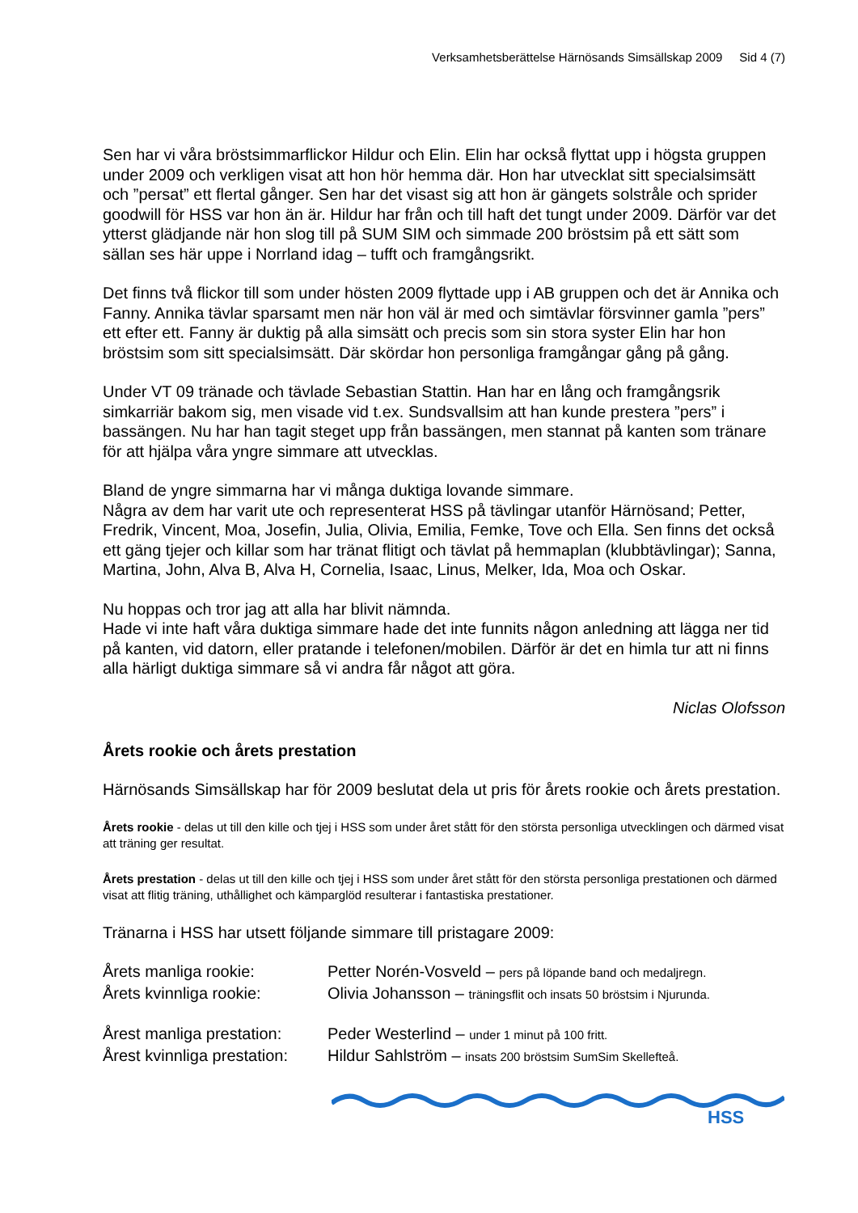Verksamhetsberättelse Härnösands Simsällskap 2009 Sid 4 (7)
Sen har vi våra bröstsimmarflickor Hildur och Elin. Elin har också flyttat upp i högsta gruppen under 2009 och verkligen visat att hon hör hemma där. Hon har utvecklat sitt specialsimsätt och ”persat” ett flertal gånger. Sen har det visast sig att hon är gängets solstråle och sprider goodwill för HSS var hon än är. Hildur har från och till haft det tungt under 2009. Därför var det ytterst glädjande när hon slog till på SUM SIM och simmade 200 bröstsim på ett sätt som sällan ses här uppe i Norrland idag – tufft och framgångsrikt.
Det finns två flickor till som under hösten 2009 flyttade upp i AB gruppen och det är Annika och Fanny. Annika tävlar sparsamt men när hon väl är med och simtävlar försvinner gamla ”pers” ett efter ett. Fanny är duktig på alla simsätt och precis som sin stora syster Elin har hon bröstsim som sitt specialsimsätt. Där skördar hon personliga framgångar gång på gång.
Under VT 09 tränade och tävlade Sebastian Stattin. Han har en lång och framgångsrik simkarriär bakom sig, men visade vid t.ex. Sundsvallsim att han kunde prestera ”pers” i bassängen. Nu har han tagit steget upp från bassängen, men stannat på kanten som tränare för att hjälpa våra yngre simmare att utvecklas.
Bland de yngre simmarna har vi många duktiga lovande simmare.
Några av dem har varit ute och representerat HSS på tävlingar utanför Härnösand; Petter, Fredrik, Vincent, Moa, Josefin, Julia, Olivia, Emilia, Femke, Tove och Ella. Sen finns det också ett gäng tjejer och killar som har tränat flitigt och tävlat på hemmaplan (klubbtävlingar); Sanna, Martina, John, Alva B, Alva H, Cornelia, Isaac, Linus, Melker, Ida, Moa och Oskar.
Nu hoppas och tror jag att alla har blivit nämnda.
Hade vi inte haft våra duktiga simmare hade det inte funnits någon anledning att lägga ner tid på kanten, vid datorn, eller pratande i telefonen/mobilen. Därför är det en himla tur att ni finns alla härligt duktiga simmare så vi andra får något att göra.
Niclas Olofsson
Årets rookie och årets prestation
Härnösands Simsällskap har för 2009 beslutat dela ut pris för årets rookie och årets prestation.
Årets rookie - delas ut till den kille och tjej i HSS som under året stått för den största personliga utvecklingen och därmed visat att träning ger resultat.
Årets prestation - delas ut till den kille och tjej i HSS som under året stått för den största personliga prestationen och därmed visat att flitig träning, uthållighet och kämparglöd resulterar i fantastiska prestationer.
Tränarna i HSS har utsett följande simmare till pristagare 2009:
Årets manliga rookie: Petter Norén-Vosveld – pers på löpande band och medaljregn.
Årets kvinnliga rookie: Olivia Johansson – träningsflit och insats 50 bröstsim i Njurunda.
Årest manliga prestation: Peder Westerlind – under 1 minut på 100 fritt.
Årest kvinnliga prestation: Hildur Sahlström – insats 200 bröstsim SumSim Skellefteå.
HSS